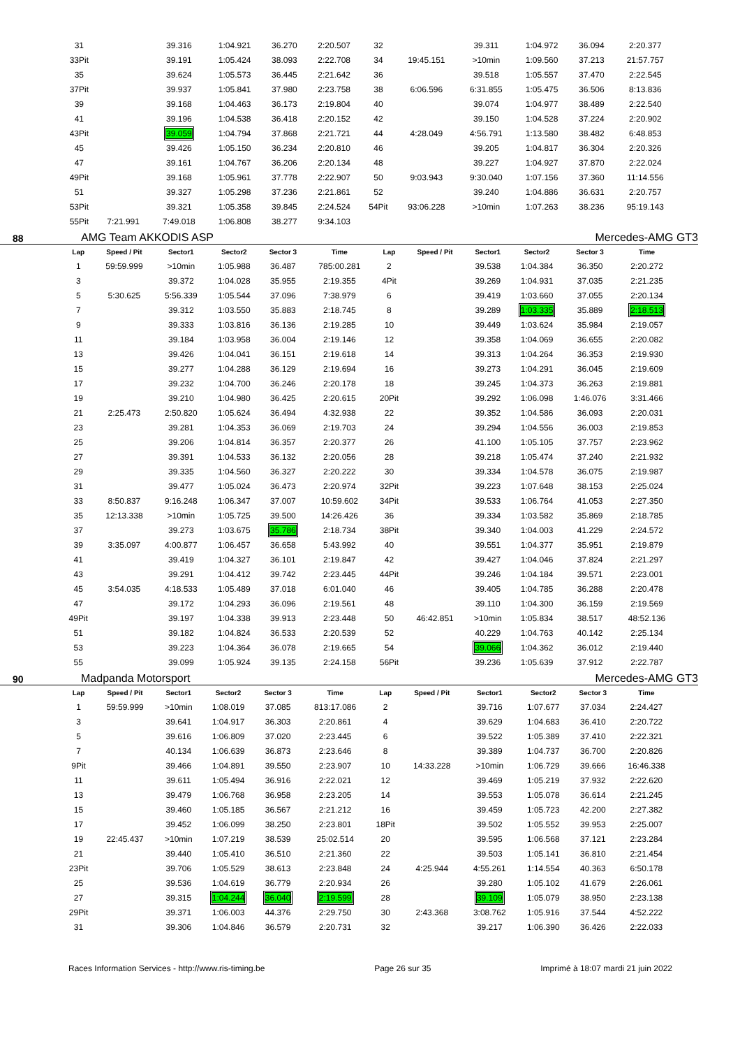| 31 | | 39.316 | 1:04.921 | 36.270 | 2:20.507 | 32 | | 39.311 | 1:04.972 | 36.094 | 2:20.377 |
| 33Pit | | 39.191 | 1:05.424 | 38.093 | 2:22.708 | 34 | 19:45.151 | >10min | 1:09.560 | 37.213 | 21:57.757 |
| 35 | | 39.624 | 1:05.573 | 36.445 | 2:21.642 | 36 | | 39.518 | 1:05.557 | 37.470 | 2:22.545 |
| 37Pit | | 39.937 | 1:05.841 | 37.980 | 2:23.758 | 38 | 6:06.596 | 6:31.855 | 1:05.475 | 36.506 | 8:13.836 |
| 39 | | 39.168 | 1:04.463 | 36.173 | 2:19.804 | 40 | | 39.074 | 1:04.977 | 38.489 | 2:22.540 |
| 41 | | 39.196 | 1:04.538 | 36.418 | 2:20.152 | 42 | | 39.150 | 1:04.528 | 37.224 | 2:20.902 |
| 43Pit | | 39.059 | 1:04.794 | 37.868 | 2:21.721 | 44 | 4:28.049 | 4:56.791 | 1:13.580 | 38.482 | 6:48.853 |
| 45 | | 39.426 | 1:05.150 | 36.234 | 2:20.810 | 46 | | 39.205 | 1:04.817 | 36.304 | 2:20.326 |
| 47 | | 39.161 | 1:04.767 | 36.206 | 2:20.134 | 48 | | 39.227 | 1:04.927 | 37.870 | 2:22.024 |
| 49Pit | | 39.168 | 1:05.961 | 37.778 | 2:22.907 | 50 | 9:03.943 | 9:30.040 | 1:07.156 | 37.360 | 11:14.556 |
| 51 | | 39.327 | 1:05.298 | 37.236 | 2:21.861 | 52 | | 39.240 | 1:04.886 | 36.631 | 2:20.757 |
| 53Pit | | 39.321 | 1:05.358 | 39.845 | 2:24.524 | 54Pit | 93:06.228 | >10min | 1:07.263 | 38.236 | 95:19.143 |
| 55Pit | 7:21.991 | 7:49.018 | 1:06.808 | 38.277 | 9:34.103 | | | | | | |
88 AMG Team AKKODIS ASP Mercedes-AMG GT3
| Lap | Speed / Pit | Sector1 | Sector2 | Sector 3 | Time | Lap | Speed / Pit | Sector1 | Sector2 | Sector 3 | Time |
| --- | --- | --- | --- | --- | --- | --- | --- | --- | --- | --- | --- |
| 1 | 59:59.999 | >10min | 1:05.988 | 36.487 | 785:00.281 | 2 | | 39.538 | 1:04.384 | 36.350 | 2:20.272 |
| 3 | | 39.372 | 1:04.028 | 35.955 | 2:19.355 | 4Pit | | 39.269 | 1:04.931 | 37.035 | 2:21.235 |
| 5 | 5:30.625 | 5:56.339 | 1:05.544 | 37.096 | 7:38.979 | 6 | | 39.419 | 1:03.660 | 37.055 | 2:20.134 |
| 7 | | 39.312 | 1:03.550 | 35.883 | 2:18.745 | 8 | | 39.289 | 1:03.335 | 35.889 | 2:18.513 |
| 9 | | 39.333 | 1:03.816 | 36.136 | 2:19.285 | 10 | | 39.449 | 1:03.624 | 35.984 | 2:19.057 |
| 11 | | 39.184 | 1:03.958 | 36.004 | 2:19.146 | 12 | | 39.358 | 1:04.069 | 36.655 | 2:20.082 |
| 13 | | 39.426 | 1:04.041 | 36.151 | 2:19.618 | 14 | | 39.313 | 1:04.264 | 36.353 | 2:19.930 |
| 15 | | 39.277 | 1:04.288 | 36.129 | 2:19.694 | 16 | | 39.273 | 1:04.291 | 36.045 | 2:19.609 |
| 17 | | 39.232 | 1:04.700 | 36.246 | 2:20.178 | 18 | | 39.245 | 1:04.373 | 36.263 | 2:19.881 |
| 19 | | 39.210 | 1:04.980 | 36.425 | 2:20.615 | 20Pit | | 39.292 | 1:06.098 | 1:46.076 | 3:31.466 |
| 21 | 2:25.473 | 2:50.820 | 1:05.624 | 36.494 | 4:32.938 | 22 | | 39.352 | 1:04.586 | 36.093 | 2:20.031 |
| 23 | | 39.281 | 1:04.353 | 36.069 | 2:19.703 | 24 | | 39.294 | 1:04.556 | 36.003 | 2:19.853 |
| 25 | | 39.206 | 1:04.814 | 36.357 | 2:20.377 | 26 | | 41.100 | 1:05.105 | 37.757 | 2:23.962 |
| 27 | | 39.391 | 1:04.533 | 36.132 | 2:20.056 | 28 | | 39.218 | 1:05.474 | 37.240 | 2:21.932 |
| 29 | | 39.335 | 1:04.560 | 36.327 | 2:20.222 | 30 | | 39.334 | 1:04.578 | 36.075 | 2:19.987 |
| 31 | | 39.477 | 1:05.024 | 36.473 | 2:20.974 | 32Pit | | 39.223 | 1:07.648 | 38.153 | 2:25.024 |
| 33 | 8:50.837 | 9:16.248 | 1:06.347 | 37.007 | 10:59.602 | 34Pit | | 39.533 | 1:06.764 | 41.053 | 2:27.350 |
| 35 | 12:13.338 | >10min | 1:05.725 | 39.500 | 14:26.426 | 36 | | 39.334 | 1:03.582 | 35.869 | 2:18.785 |
| 37 | | 39.273 | 1:03.675 | 35.786 | 2:18.734 | 38Pit | | 39.340 | 1:04.003 | 41.229 | 2:24.572 |
| 39 | 3:35.097 | 4:00.877 | 1:06.457 | 36.658 | 5:43.992 | 40 | | 39.551 | 1:04.377 | 35.951 | 2:19.879 |
| 41 | | 39.419 | 1:04.327 | 36.101 | 2:19.847 | 42 | | 39.427 | 1:04.046 | 37.824 | 2:21.297 |
| 43 | | 39.291 | 1:04.412 | 39.742 | 2:23.445 | 44Pit | | 39.246 | 1:04.184 | 39.571 | 2:23.001 |
| 45 | 3:54.035 | 4:18.533 | 1:05.489 | 37.018 | 6:01.040 | 46 | | 39.405 | 1:04.785 | 36.288 | 2:20.478 |
| 47 | | 39.172 | 1:04.293 | 36.096 | 2:19.561 | 48 | | 39.110 | 1:04.300 | 36.159 | 2:19.569 |
| 49Pit | | 39.197 | 1:04.338 | 39.913 | 2:23.448 | 50 | 46:42.851 | >10min | 1:05.834 | 38.517 | 48:52.136 |
| 51 | | 39.182 | 1:04.824 | 36.533 | 2:20.539 | 52 | | 40.229 | 1:04.763 | 40.142 | 2:25.134 |
| 53 | | 39.223 | 1:04.364 | 36.078 | 2:19.665 | 54 | | 39.066 | 1:04.362 | 36.012 | 2:19.440 |
| 55 | | 39.099 | 1:05.924 | 39.135 | 2:24.158 | 56Pit | | 39.236 | 1:05.639 | 37.912 | 2:22.787 |
90 Madpanda Motorsport Mercedes-AMG GT3
| Lap | Speed / Pit | Sector1 | Sector2 | Sector 3 | Time | Lap | Speed / Pit | Sector1 | Sector2 | Sector 3 | Time |
| --- | --- | --- | --- | --- | --- | --- | --- | --- | --- | --- | --- |
| 1 | 59:59.999 | >10min | 1:08.019 | 37.085 | 813:17.086 | 2 | | 39.716 | 1:07.677 | 37.034 | 2:24.427 |
| 3 | | 39.641 | 1:04.917 | 36.303 | 2:20.861 | 4 | | 39.629 | 1:04.683 | 36.410 | 2:20.722 |
| 5 | | 39.616 | 1:06.809 | 37.020 | 2:23.445 | 6 | | 39.522 | 1:05.389 | 37.410 | 2:22.321 |
| 7 | | 40.134 | 1:06.639 | 36.873 | 2:23.646 | 8 | | 39.389 | 1:04.737 | 36.700 | 2:20.826 |
| 9Pit | | 39.466 | 1:04.891 | 39.550 | 2:23.907 | 10 | 14:33.228 | >10min | 1:06.729 | 39.666 | 16:46.338 |
| 11 | | 39.611 | 1:05.494 | 36.916 | 2:22.021 | 12 | | 39.469 | 1:05.219 | 37.932 | 2:22.620 |
| 13 | | 39.479 | 1:06.768 | 36.958 | 2:23.205 | 14 | | 39.553 | 1:05.078 | 36.614 | 2:21.245 |
| 15 | | 39.460 | 1:05.185 | 36.567 | 2:21.212 | 16 | | 39.459 | 1:05.723 | 42.200 | 2:27.382 |
| 17 | | 39.452 | 1:06.099 | 38.250 | 2:23.801 | 18Pit | | 39.502 | 1:05.552 | 39.953 | 2:25.007 |
| 19 | 22:45.437 | >10min | 1:07.219 | 38.539 | 25:02.514 | 20 | | 39.595 | 1:06.568 | 37.121 | 2:23.284 |
| 21 | | 39.440 | 1:05.410 | 36.510 | 2:21.360 | 22 | | 39.503 | 1:05.141 | 36.810 | 2:21.454 |
| 23Pit | | 39.706 | 1:05.529 | 38.613 | 2:23.848 | 24 | 4:25.944 | 4:55.261 | 1:14.554 | 40.363 | 6:50.178 |
| 25 | | 39.536 | 1:04.619 | 36.779 | 2:20.934 | 26 | | 39.280 | 1:05.102 | 41.679 | 2:26.061 |
| 27 | | 39.315 | 1:04.244 | 36.040 | 2:19.599 | 28 | | 39.109 | 1:05.079 | 38.950 | 2:23.138 |
| 29Pit | | 39.371 | 1:06.003 | 44.376 | 2:29.750 | 30 | 2:43.368 | 3:08.762 | 1:05.916 | 37.544 | 4:52.222 |
| 31 | | 39.306 | 1:04.846 | 36.579 | 2:20.731 | 32 | | 39.217 | 1:06.390 | 36.426 | 2:22.033 |
Races Information Services - http://www.ris-timing.be Page 26 sur 35 Imprimé à 18:07 mardi 21 juin 2022